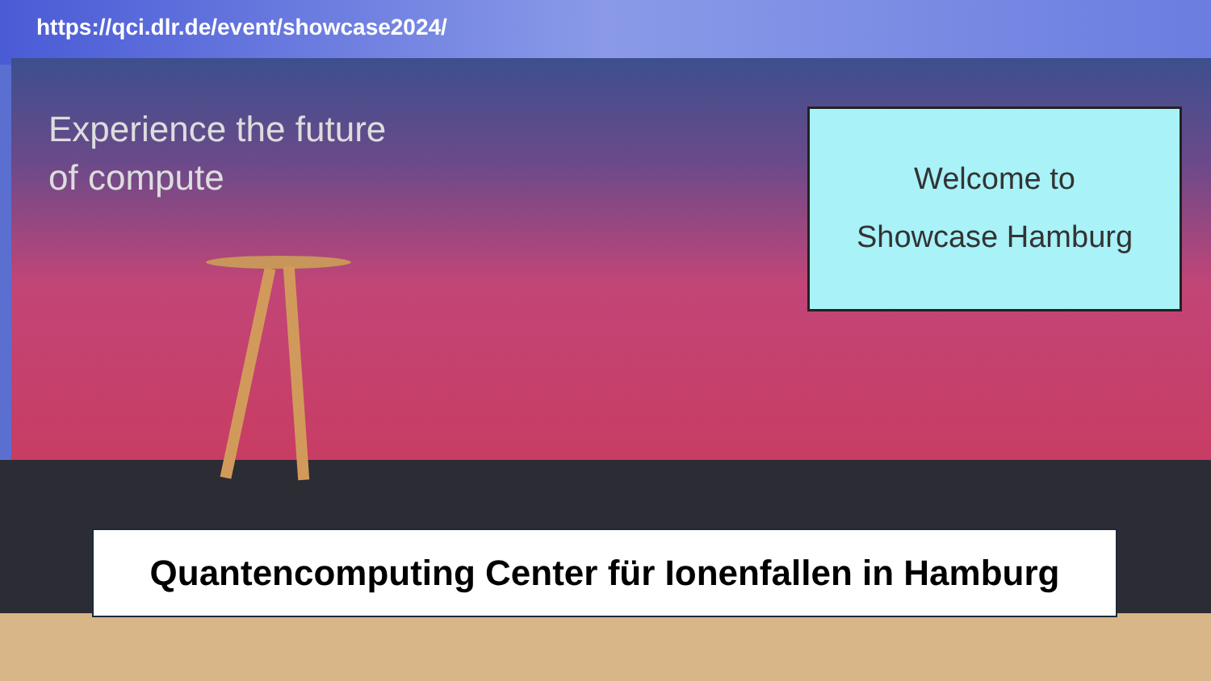https://qci.dlr.de/event/showcase2024/
Experience the future
of compute
Welcome to
Showcase Hamburg
Quantencomputing Center für Ionenfallen in Hamburg